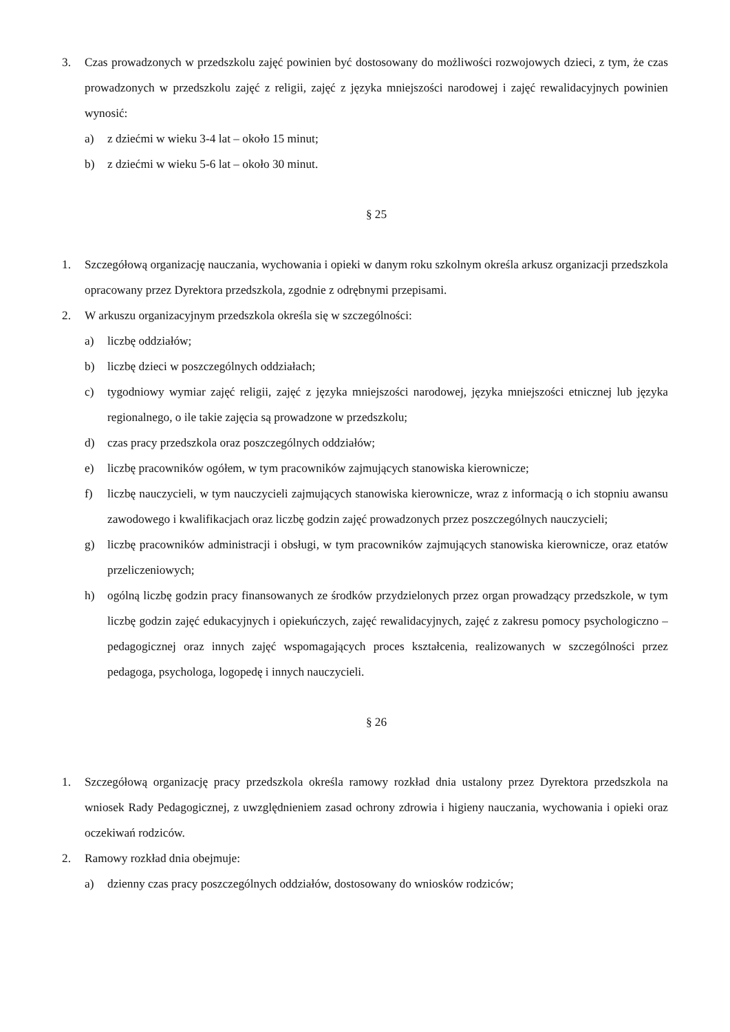3. Czas prowadzonych w przedszkolu zajęć powinien być dostosowany do możliwości rozwojowych dzieci, z tym, że czas prowadzonych w przedszkolu zajęć z religii, zajęć z języka mniejszości narodowej i zajęć rewalidacyjnych powinien wynosić:
a) z dziećmi w wieku 3-4 lat – około 15 minut;
b) z dziećmi w wieku 5-6 lat – około 30 minut.
§ 25
1. Szczegółową organizację nauczania, wychowania i opieki w danym roku szkolnym określa arkusz organizacji przedszkola opracowany przez Dyrektora przedszkola, zgodnie z odrębnymi przepisami.
2. W arkuszu organizacyjnym przedszkola określa się w szczególności:
a) liczbę oddziałów;
b) liczbę dzieci w poszczególnych oddziałach;
c) tygodniowy wymiar zajęć religii, zajęć z języka mniejszości narodowej, języka mniejszości etnicznej lub języka regionalnego, o ile takie zajęcia są prowadzone w przedszkolu;
d) czas pracy przedszkola oraz poszczególnych oddziałów;
e) liczbę pracowników ogółem, w tym pracowników zajmujących stanowiska kierownicze;
f) liczbę nauczycieli, w tym nauczycieli zajmujących stanowiska kierownicze, wraz z informacją o ich stopniu awansu zawodowego i kwalifikacjach oraz liczbę godzin zajęć prowadzonych przez poszczególnych nauczycieli;
g) liczbę pracowników administracji i obsługi, w tym pracowników zajmujących stanowiska kierownicze, oraz etatów przeliczeniowych;
h) ogólną liczbę godzin pracy finansowanych ze środków przydzielonych przez organ prowadzący przedszkole, w tym liczbę godzin zajęć edukacyjnych i opiekuńczych, zajęć rewalidacyjnych, zajęć z zakresu pomocy psychologiczno – pedagogicznej oraz innych zajęć wspomagających proces kształcenia, realizowanych w szczególności przez pedagoga, psychologa, logopedę i innych nauczycieli.
§ 26
1. Szczegółową organizację pracy przedszkola określa ramowy rozkład dnia ustalony przez Dyrektora przedszkola na wniosek Rady Pedagogicznej, z uwzględnieniem zasad ochrony zdrowia i higieny nauczania, wychowania i opieki oraz oczekiwań rodziców.
2. Ramowy rozkład dnia obejmuje:
a) dzienny czas pracy poszczególnych oddziałów, dostosowany do wniosków rodziców;